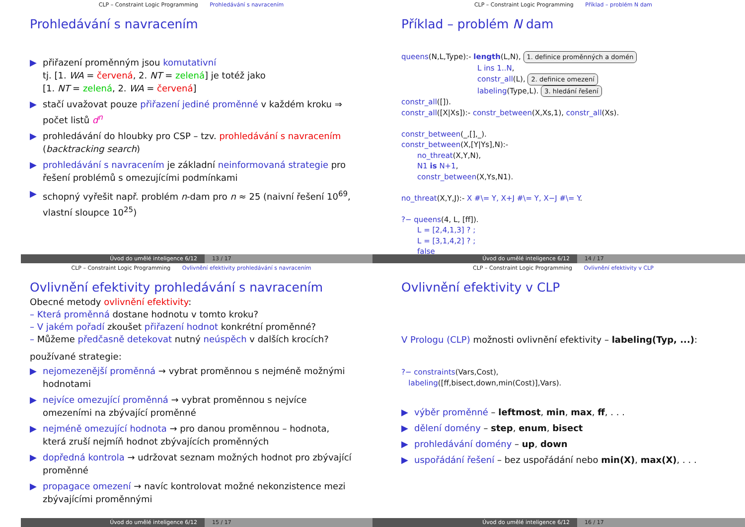CLP – Constraint Logic Programming Prohledávání s navracením
Prohledávání s navracením
▶ přiřazení proměnným jsou komutativní
tj. [1. WA = červená, 2. NT = zelená] je totéž jako
[1. NT = zelená, 2. WA = červená]
▶ stačí uvažovat pouze přiřazení jediné proměnné v každém kroku ⇒ počet listů d<sup>n</sup>
▶ prohledávání do hloubky pro CSP – tzv. prohledávání s navracením (backtracking search)
▶ prohledávání s navracením je základní neinformovaná strategie pro řešení problémů s omezujícími podmínkami
▶ schopný vyřešit např. problém n-dam pro n ≈ 25 (naivní řešení 10<sup>69</sup>, vlastní sloupce 10<sup>25</sup>)
Úvod do umělé inteligence 6/12 13 / 17
CLP – Constraint Logic Programming Příklad – problém N dam
Příklad – problém N dam
queens(N,L,Type):- length(L,N), 1. definice proměnných a domén
L ins 1..N,
constr_all(L), 2. definice omezení
labeling(Type,L). 3. hledání řešení
constr_all([]).
constr_all([X|Xs]):- constr_between(X,Xs,1), constr_all(Xs).
constr_between(_,[],_).
constr_between(X,[Y|Ys],N):-
no_threat(X,Y,N),
N1 is N+1,
constr_between(X,Ys,N1).
no_threat(X,Y,J):- X #\= Y, X+J #\= Y, X−J #\= Y.
?− queens(4, L, [ff]).
L = [2,4,1,3] ? ;
L = [3,1,4,2] ? ;
false
Úvod do umělé inteligence 6/12 14 / 17
CLP – Constraint Logic Programming Ovlivnění efektivity prohledávání s navracením
Ovlivnění efektivity prohledávání s navracením
Obecné metody ovlivnění efektivity:
– Která proměnná dostane hodnotu v tomto kroku?
– V jakém pořadí zkoušet přiřazení hodnot konkrétní proměnné?
– Můžeme předčasně detekovat nutný neúspěch v dalších krocích?
používané strategie:
▶ nejomezenější proměnná → vybrat proměnnou s nejméně možnými hodnotami
▶ nejvíce omezující proměnná → vybrat proměnnou s nejvíce omezeními na zbývající proměnné
▶ nejméně omezující hodnota → pro danou proměnnou – hodnota, která zruší nejmíň hodnot zbývajících proměnných
▶ dopředná kontrola → udržovat seznam možných hodnot pro zbývající proměnné
▶ propagace omezení → navíc kontrolovat možné nekonzistence mezi zbývajícími proměnnými
Úvod do umělé inteligence 6/12 15 / 17
CLP – Constraint Logic Programming Ovlivnění efektivity v CLP
Ovlivnění efektivity v CLP
V Prologu (CLP) možnosti ovlivnění efektivity – labeling(Typ, ...):
?− constraints(Vars,Cost),
labeling([ff,bisect,down,min(Cost)],Vars).
▶ výběr proměnné – leftmost, min, max, ff, . . .
▶ dělení domény – step, enum, bisect
▶ prohledávání domény – up, down
▶ uspořádání řešení – bez uspořádání nebo min(X), max(X), . . .
Úvod do umělé inteligence 6/12 16 / 17